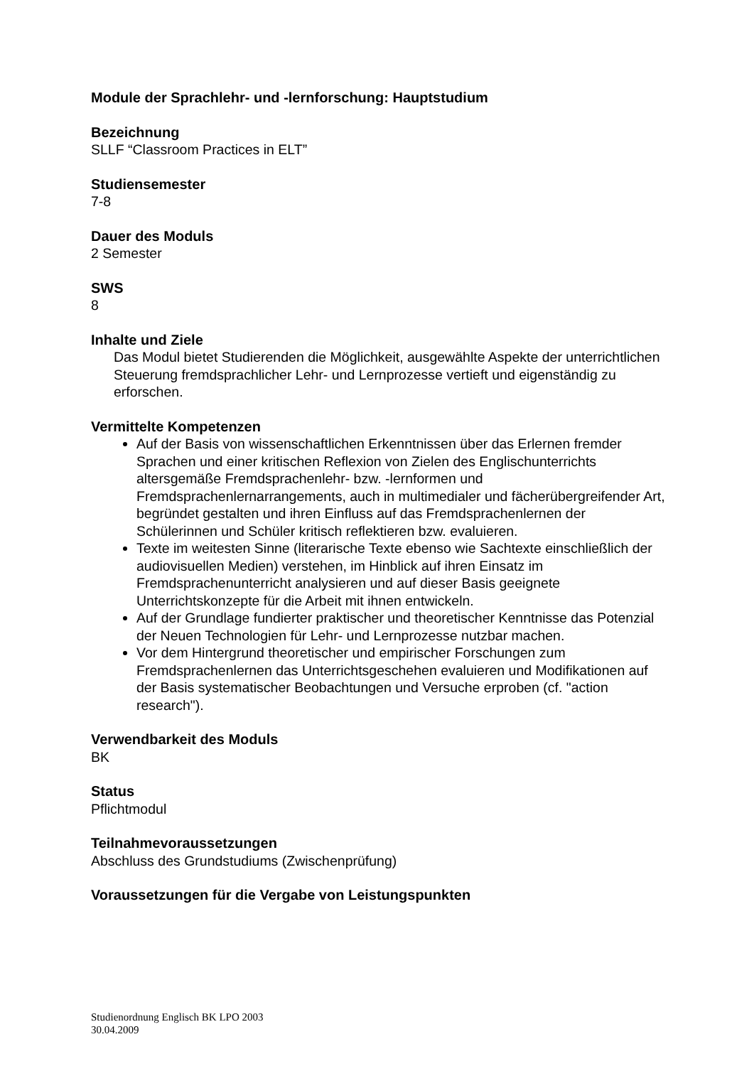Module der Sprachlehr- und -lernforschung: Hauptstudium
Bezeichnung
SLLF “Classroom Practices in ELT”
Studiensemester
7-8
Dauer des Moduls
2 Semester
SWS
8
Inhalte und Ziele
Das Modul bietet Studierenden die Möglichkeit, ausgewählte Aspekte der unterrichtlichen Steuerung fremdsprachlicher Lehr- und Lernprozesse vertieft und eigenständig zu erforschen.
Vermittelte Kompetenzen
Auf der Basis von wissenschaftlichen Erkenntnissen über das Erlernen fremder Sprachen und einer kritischen Reflexion von Zielen des Englischunterrichts altersgemäße Fremdsprachenlehr- bzw. -lernformen und Fremdsprachenlernarrangements, auch in multimedialer und fächerübergreifender Art, begründet gestalten und ihren Einfluss auf das Fremdsprachenlernen der Schülerinnen und Schüler kritisch reflektieren bzw. evaluieren.
Texte im weitesten Sinne (literarische Texte ebenso wie Sachtexte einschließlich der audiovisuellen Medien) verstehen, im Hinblick auf ihren Einsatz im Fremdsprachenunterricht analysieren und auf dieser Basis geeignete Unterrichtskonzepte für die Arbeit mit ihnen entwickeln.
Auf der Grundlage fundierter praktischer und theoretischer Kenntnisse das Potenzial der Neuen Technologien für Lehr- und Lernprozesse nutzbar machen.
Vor dem Hintergrund theoretischer und empirischer Forschungen zum Fremdsprachenlernen das Unterrichtsgeschehen evaluieren und Modifikationen auf der Basis systematischer Beobachtungen und Versuche erproben (cf. "action research").
Verwendbarkeit des Moduls
BK
Status
Pflichtmodul
Teilnahmevoraussetzungen
Abschluss des Grundstudiums (Zwischenprüfung)
Voraussetzungen für die Vergabe von Leistungspunkten
Studienordnung Englisch BK LPO 2003
30.04.2009